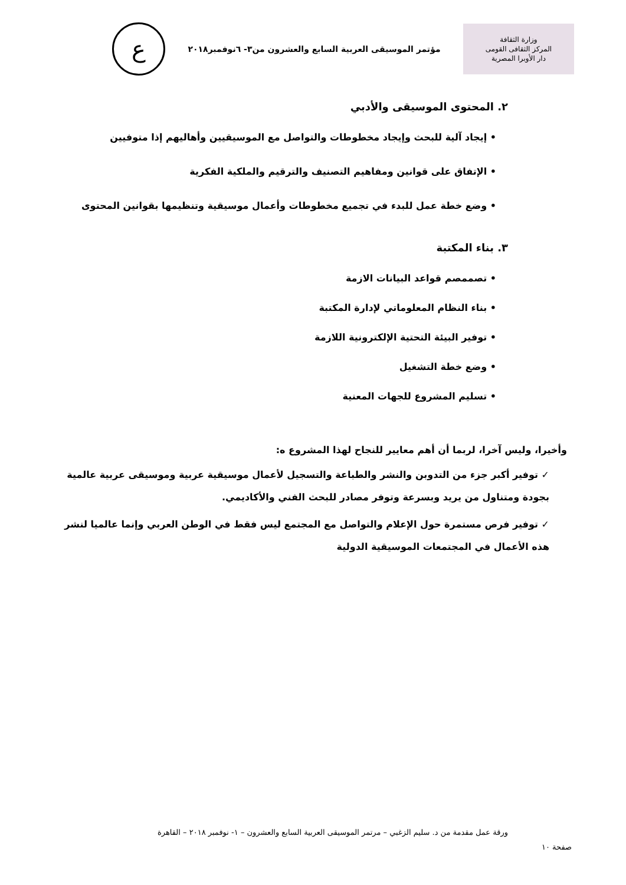وزارة الثقافة
المركز الثقافى القومى
دار الأوبرا المصرية
مؤتمر الموسيقى العربية السابع والعشرون من٣- ٦نوفمبر٢٠١٨
ع
٢. المحتوى الموسيقى والأدبي
• إيجاد آلية للبحث وإيجاد مخطوطات والتواصل مع الموسيقيين وأهاليهم إذا متوفيين
• الإتفاق على قوانين ومفاهيم التصنيف والترقيم والملكية الفكرية
• وضع خطة عمل للبدء في تجميع مخطوطات وأعمال موسيقية وتنظيمها بقوانين المحتوى
٣. بناء المكتبة
• تصممصم قواعد البيانات الازمة
• بناء النظام المعلوماتي لإدارة المكتبة
• توفير البيئة التحتية الإلكترونية اللازمة
• وضع خطة التشغيل
• تسليم المشروع للجهات المعنية
وأخيرا، وليس آخرا، لربما أن أهم معايير للنجاح لهذا المشروع ه:
✓ توفير أكبر جزء من التدوبن والنشر والطباعة والتسجيل لأعمال موسيقية عربية وموسيقى عربية عالمية بجودة ومتناول من يريد وبسرعة وتوفر مصادر للبحث الفني والأكاديمي.
✓ توفير فرص مستمرة حول الإعلام والتواصل مع المجتمع ليس فقط في الوطن العربي وإنما عالميا لنشر هذه الأعمال في المجتمعات الموسيقية الدولية
ورقة عمل مقدمة من د. سليم الزغبي – مرتمر الموسيقى العربية السابع والعشرون – ١- نوفمبر ٢٠١٨ – القاهرة
صفحة ١٠